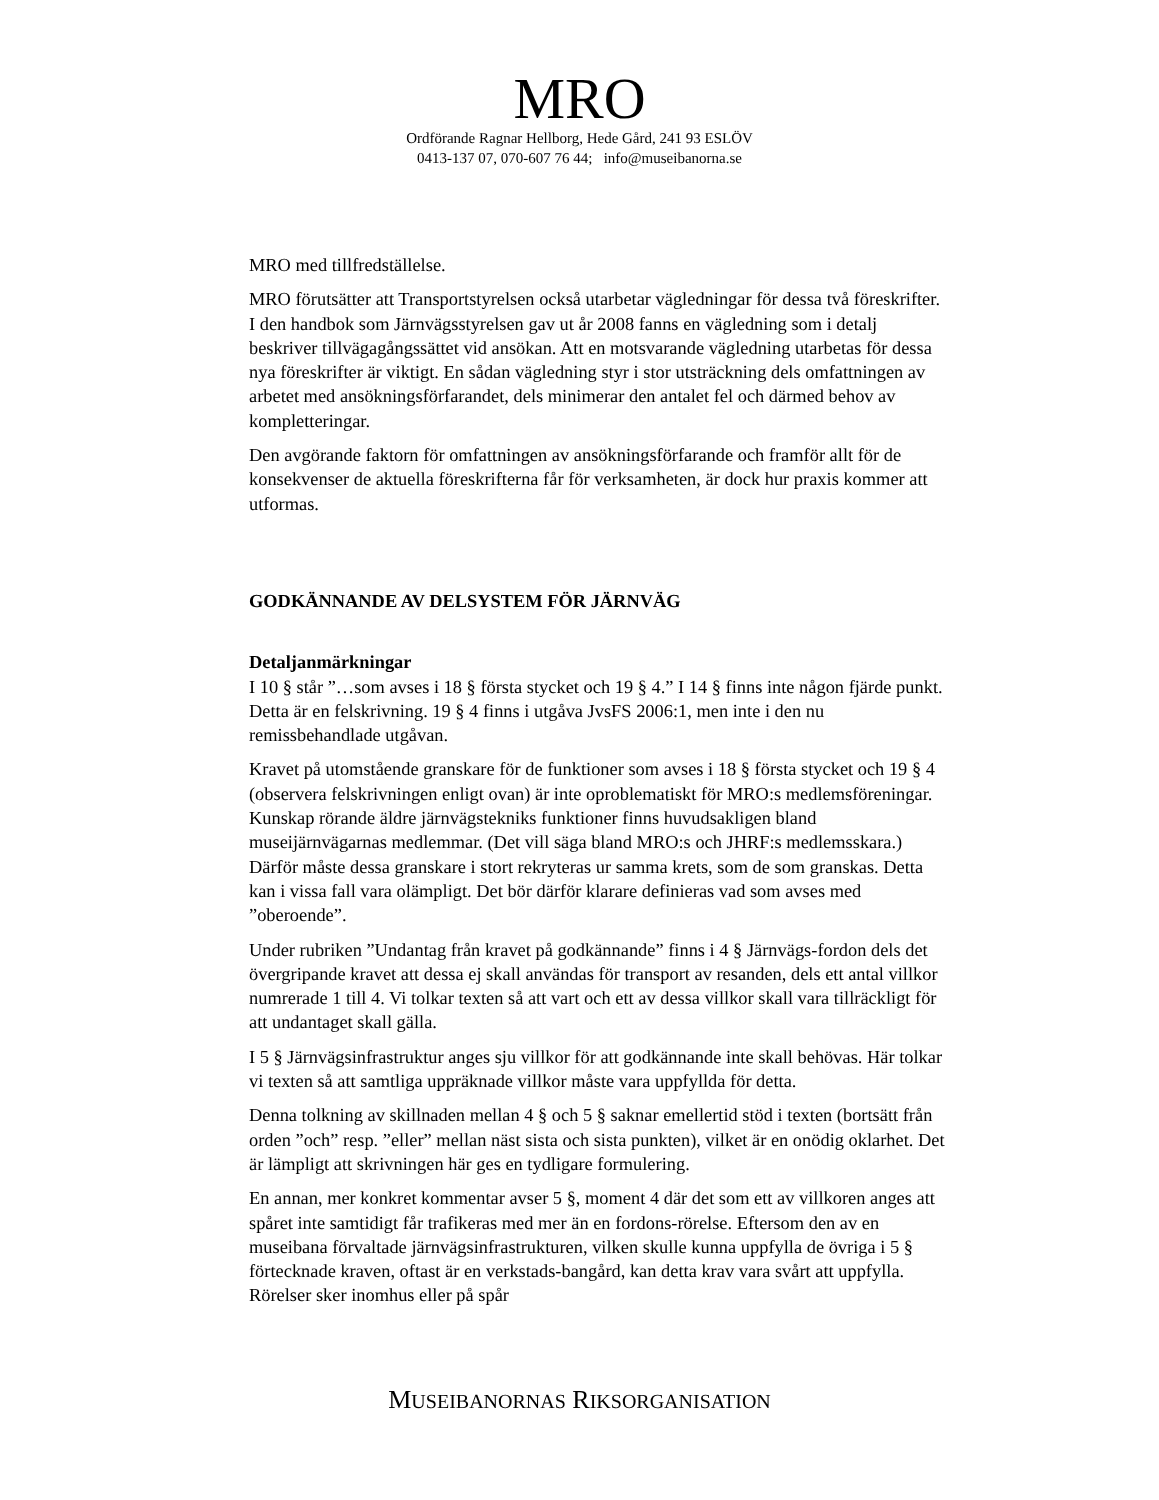MRO
Ordförande Ragnar Hellborg, Hede Gård, 241 93 ESLÖV
0413-137 07, 070-607 76 44; info@museibanorna.se
MRO med tillfredställelse.
MRO förutsätter att Transportstyrelsen också utarbetar vägledningar för dessa två föreskrifter. I den handbok som Järnvägsstyrelsen gav ut år 2008 fanns en vägledning som i detalj beskriver tillvägagångssättet vid ansökan. Att en motsvarande vägledning utarbetas för dessa nya föreskrifter är viktigt. En sådan vägledning styr i stor utsträckning dels omfattningen av arbetet med ansökningsförfarandet, dels minimerar den antalet fel och därmed behov av kompletteringar.
Den avgörande faktorn för omfattningen av ansökningsförfarande och framför allt för de konsekvenser de aktuella föreskrifterna får för verksamheten, är dock hur praxis kommer att utformas.
GODKÄNNANDE AV DELSYSTEM FÖR JÄRNVÄG
Detaljanmärkningar
I 10 § står ”…som avses i 18 § första stycket och 19 § 4.” I 14 § finns inte någon fjärde punkt. Detta är en felskrivning. 19 § 4 finns i utgåva JvsFS 2006:1, men inte i den nu remissbehandlade utgåvan.
Kravet på utomstående granskare för de funktioner som avses i 18 § första stycket och 19 § 4 (observera felskrivningen enligt ovan) är inte oproblematiskt för MRO:s medlemsföreningar. Kunskap rörande äldre järnvägstekniks funktioner finns huvudsakligen bland museijärnvägarnas medlemmar. (Det vill säga bland MRO:s och JHRF:s medlemsskara.) Därför måste dessa granskare i stort rekryteras ur samma krets, som de som granskas. Detta kan i vissa fall vara olämpligt. Det bör därför klarare definieras vad som avses med ”oberoende”.
Under rubriken ”Undantag från kravet på godkännande” finns i 4 § Järnvägs-fordon dels det övergripande kravet att dessa ej skall användas för transport av resanden, dels ett antal villkor numrerade 1 till 4. Vi tolkar texten så att vart och ett av dessa villkor skall vara tillräckligt för att undantaget skall gälla.
I 5 § Järnvägsinfrastruktur anges sju villkor för att godkännande inte skall behövas. Här tolkar vi texten så att samtliga uppräknade villkor måste vara uppfyllda för detta.
Denna tolkning av skillnaden mellan 4 § och 5 § saknar emellertid stöd i texten (bortsätt från orden ”och” resp. ”eller” mellan näst sista och sista punkten), vilket är en onödig oklarhet. Det är lämpligt att skrivningen här ges en tydligare formulering.
En annan, mer konkret kommentar avser 5 §, moment 4 där det som ett av villkoren anges att spåret inte samtidigt får trafikeras med mer än en fordons-rörelse. Eftersom den av en museibana förvaltade järnvägsinfrastrukturen, vilken skulle kunna uppfylla de övriga i 5 § förtecknade kraven, oftast är en verkstads-bangård, kan detta krav vara svårt att uppfylla. Rörelser sker inomhus eller på spår
MUSEIBANORNAS RIKSORGANISATION